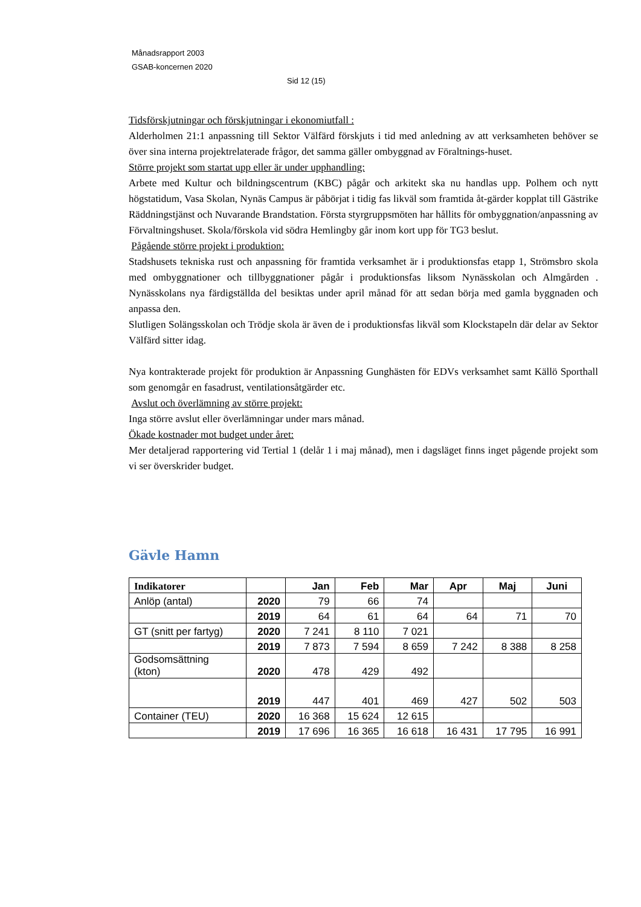Månadsrapport 2003
GSAB-koncernen 2020
Sid 12 (15)
Tidsförskjutningar och förskjutningar i ekonomiutfall :
Alderholmen 21:1 anpassning till Sektor Välfärd förskjuts i tid med anledning av att verksamheten behöver se över sina interna projektrelaterade frågor, det samma gäller ombyggnad av Föraltnings-huset.
Större projekt som startat upp eller är under upphandling:
Arbete med Kultur och bildningscentrum (KBC) pågår och arkitekt ska nu handlas upp. Polhem och nytt högstatidum, Vasa Skolan, Nynäs Campus är påbörjat i tidig fas likväl som framtida åt-gärder kopplat till Gästrike Räddningstjänst och Nuvarande Brandstation. Första styrgruppsmöten har hållits för ombyggnation/anpassning av Förvaltningshuset. Skola/förskola vid södra Hemlingby går inom kort upp för TG3 beslut.
Pågående större projekt i produktion:
Stadshusets tekniska rust och anpassning för framtida verksamhet är i produktionsfas etapp 1, Strömsbro skola med ombyggnationer och tillbyggnationer pågår i produktionsfas liksom Nynässkolan och Almgården . Nynässkolans nya färdigställda del besiktas under april månad för att sedan börja med gamla byggnaden och anpassa den.
Slutligen Solängsskolan och Trödje skola är även de i produktionsfas likväl som Klockstapeln där delar av Sektor Välfärd sitter idag.
Nya kontrakterade projekt för produktion är Anpassning Gunghästen för EDVs verksamhet samt Källö Sporthall som genomgår en fasadrust, ventilationsåtgärder etc.
Avslut och överlämning av större projekt:
Inga större avslut eller överlämningar under mars månad.
Ökade kostnader mot budget under året:
Mer detaljerad rapportering vid Tertial 1 (delår 1 i maj månad), men i dagsläget finns inget pågende projekt som vi ser överskrider budget.
Gävle Hamn
| Indikatorer | | Jan | Feb | Mar | Apr | Maj | Juni |
| --- | --- | --- | --- | --- | --- | --- | --- |
| Anlöp (antal) | 2020 | 79 | 66 | 74 | | | |
| | 2019 | 64 | 61 | 64 | 64 | 71 | 70 |
| GT (snitt per fartyg) | 2020 | 7 241 | 8 110 | 7 021 | | | |
| | 2019 | 7 873 | 7 594 | 8 659 | 7 242 | 8 388 | 8 258 |
| Godsomsättning (kton) | 2020 | 478 | 429 | 492 | | | |
| | 2019 | 447 | 401 | 469 | 427 | 502 | 503 |
| Container (TEU) | 2020 | 16 368 | 15 624 | 12 615 | | | |
| | 2019 | 17 696 | 16 365 | 16 618 | 16 431 | 17 795 | 16 991 |